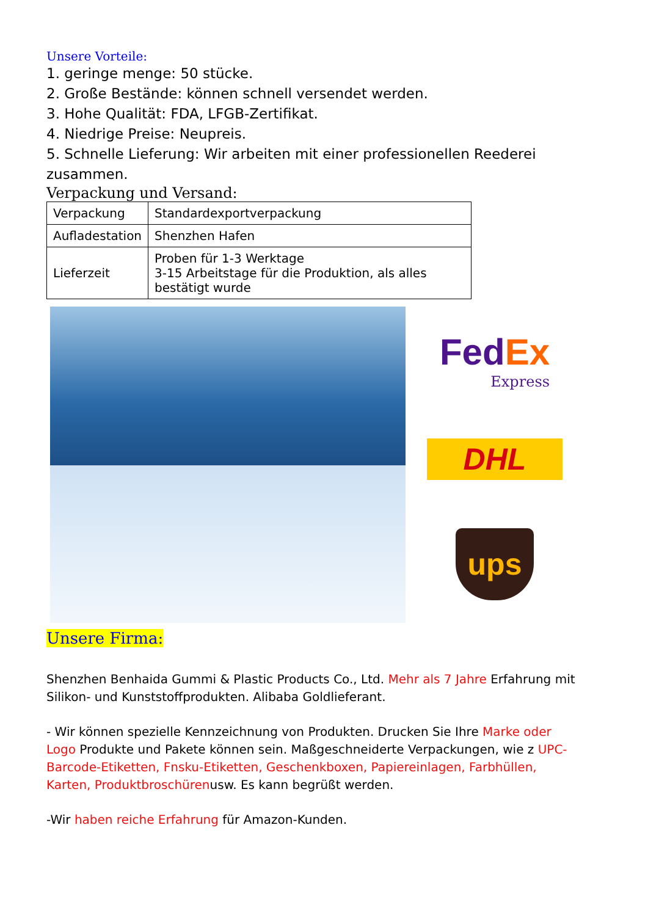Unsere Vorteile:
1. geringe menge: 50 stücke.
2. Große Bestände: können schnell versendet werden.
3. Hohe Qualität: FDA, LFGB-Zertifikat.
4. Niedrige Preise: Neupreis.
5. Schnelle Lieferung: Wir arbeiten mit einer professionellen Reederei zusammen.
Verpackung und Versand:
| Verpackung | Standardexportverpackung |
| Aufladestation | Shenzhen Hafen |
| Lieferzeit | Proben für 1-3 Werktage 3-15 Arbeitstage für die Produktion, als alles bestätigt wurde |
Fed Ex
Express
DHL
ups
Unsere Firma:
Shenzhen Benhaida Gummi & Plastic Products Co., Ltd. Mehr als 7 Jahre Erfahrung mit Silikon- und Kunststoffprodukten. Alibaba Goldlieferant.
- Wir können spezielle Kennzeichnung von Produkten. Drucken Sie Ihre Marke oder Logo Produkte und Pakete können sein. Maßgeschneiderte Verpackungen, wie z UPC-Barcode-Etiketten, Fnsku-Etiketten, Geschenkboxen, Papiereinlagen, Farbhüllen, Karten, Produktbroschürenusw. Es kann begrüßt werden.
-Wir haben reiche Erfahrung für Amazon-Kunden.